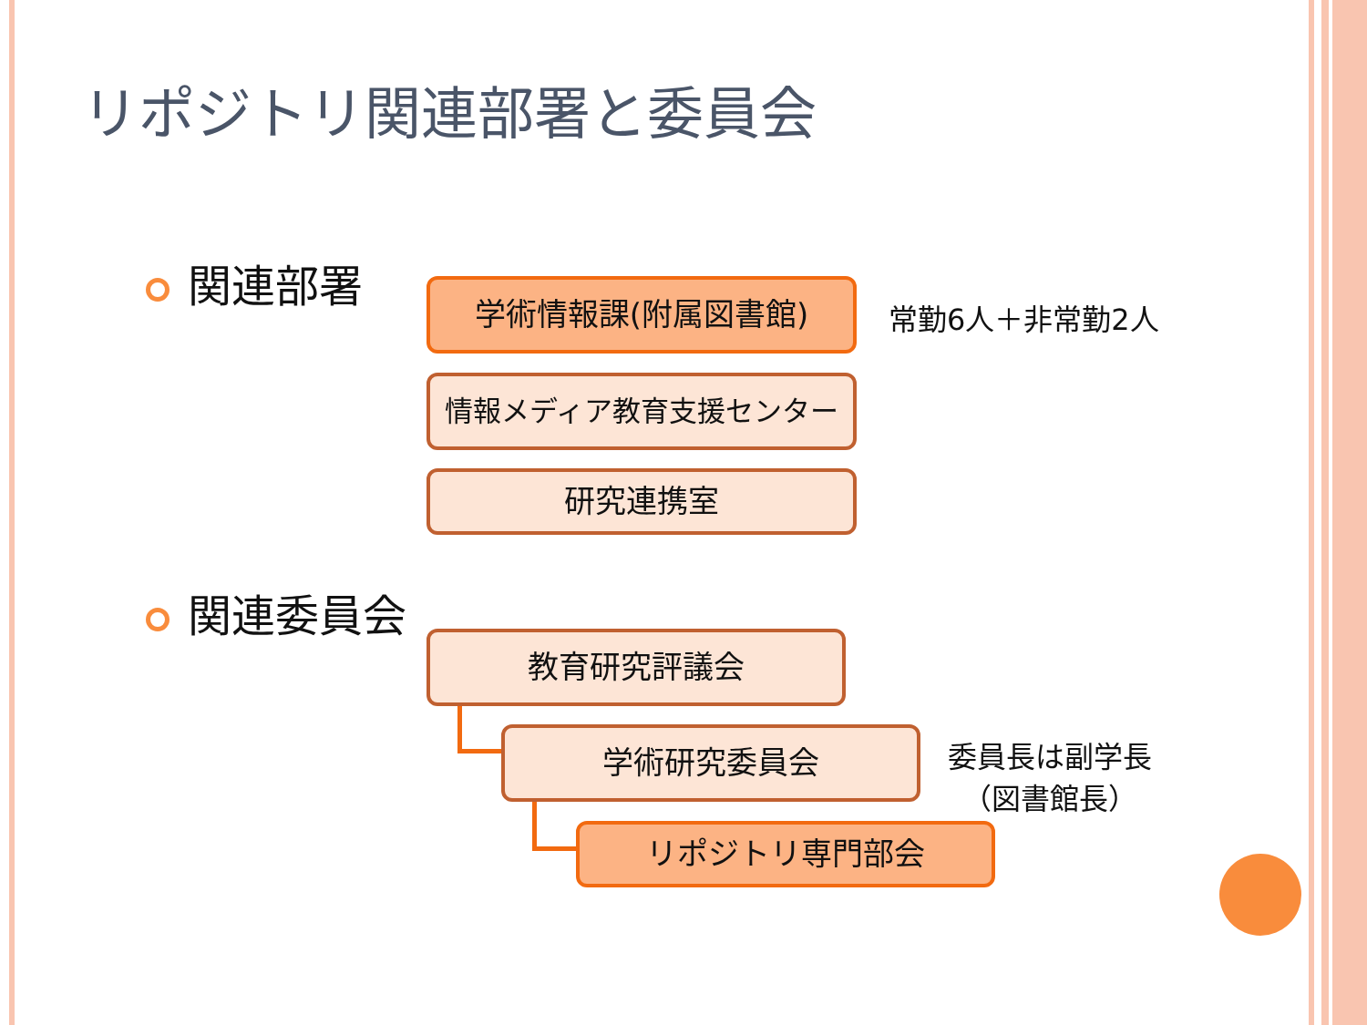リポジトリ関連部署と委員会
関連部署 学術情報課(附属図書館)
常勤6人＋非常勤2人
情報メディア教育支援センター
研究連携室
関連委員会
教育研究評議会
学術研究委員会
委員長は副学長
（図書館長）
リポジトリ専門部会